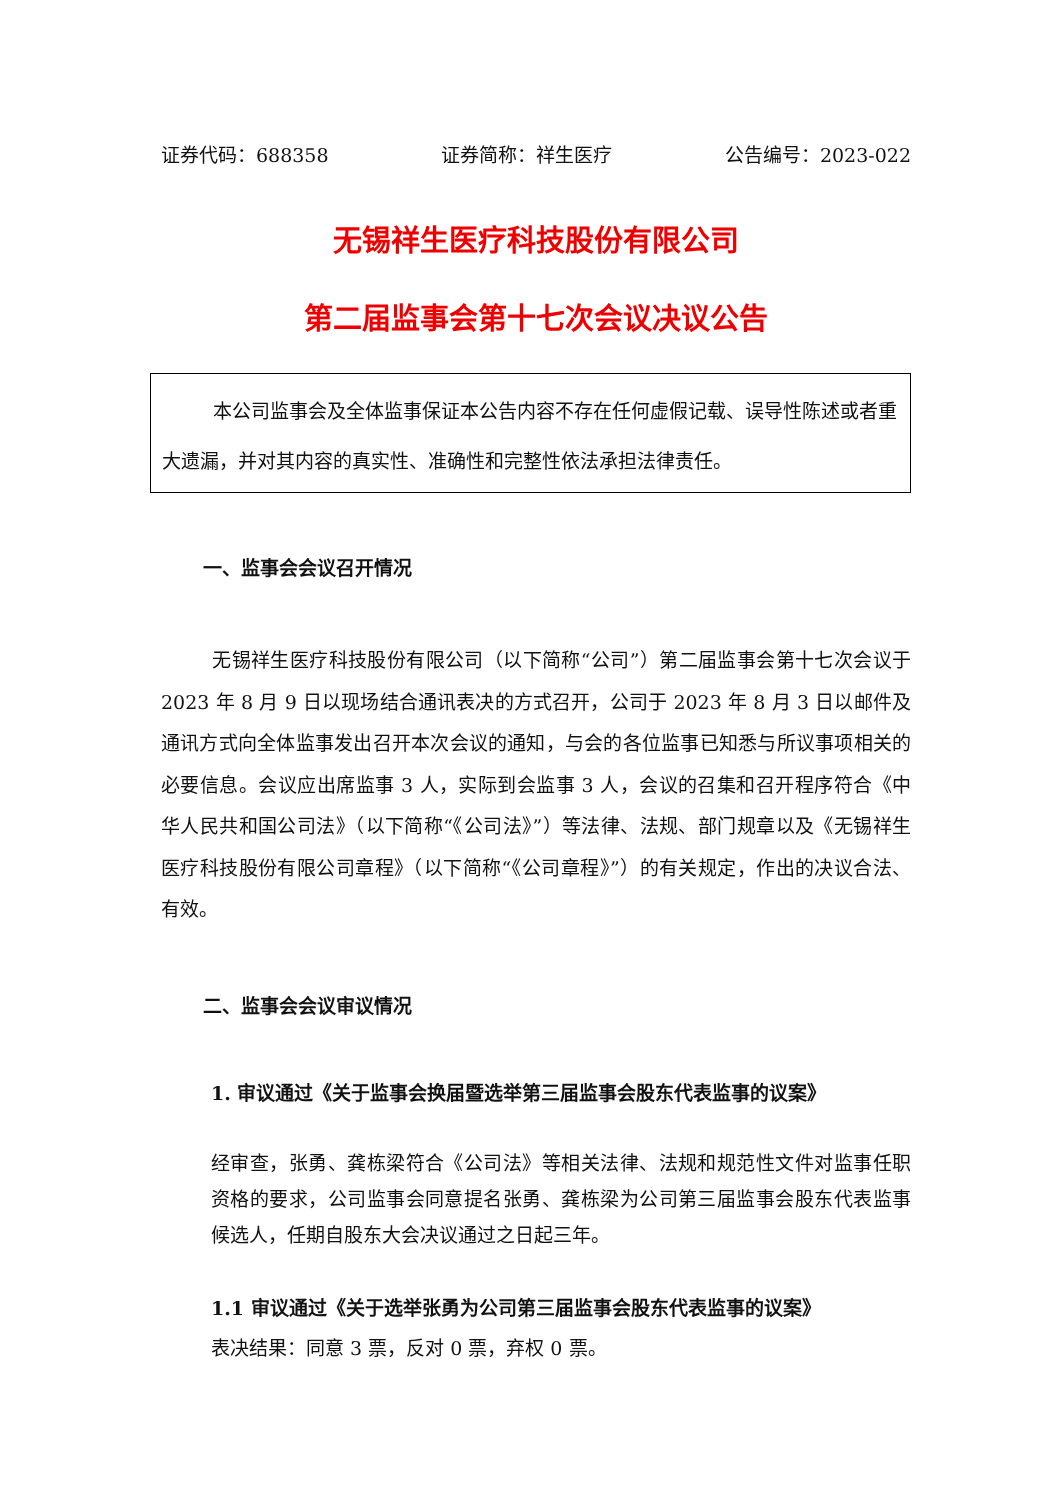证券代码：688358 证券简称：祥生医疗 公告编号：2023-022
无锡祥生医疗科技股份有限公司
第二届监事会第十七次会议决议公告
本公司监事会及全体监事保证本公告内容不存在任何虚假记载、误导性陈述或者重大遗漏，并对其内容的真实性、准确性和完整性依法承担法律责任。
一、监事会会议召开情况
无锡祥生医疗科技股份有限公司（以下简称“公司”）第二届监事会第十七次会议于 2023 年 8 月 9 日以现场结合通讯表决的方式召开，公司于 2023 年 8 月 3 日以邮件及通讯方式向全体监事发出召开本次会议的通知，与会的各位监事已知悉与所议事项相关的必要信息。会议应出席监事 3 人，实际到会监事 3 人，会议的召集和召开程序符合《中华人民共和国公司法》（以下简称“《公司法》”）等法律、法规、部门规章以及《无锡祥生医疗科技股份有限公司章程》（以下简称“《公司章程》”）的有关规定，作出的决议合法、有效。
二、监事会会议审议情况
1. 审议通过《关于监事会换届暨选举第三届监事会股东代表监事的议案》
经审查，张勇、龚栋梁符合《公司法》等相关法律、法规和规范性文件对监事任职资格的要求，公司监事会同意提名张勇、龚栋梁为公司第三届监事会股东代表监事候选人，任期自股东大会决议通过之日起三年。
1.1 审议通过《关于选举张勇为公司第三届监事会股东代表监事的议案》
表决结果：同意 3 票，反对 0 票，弃权 0 票。